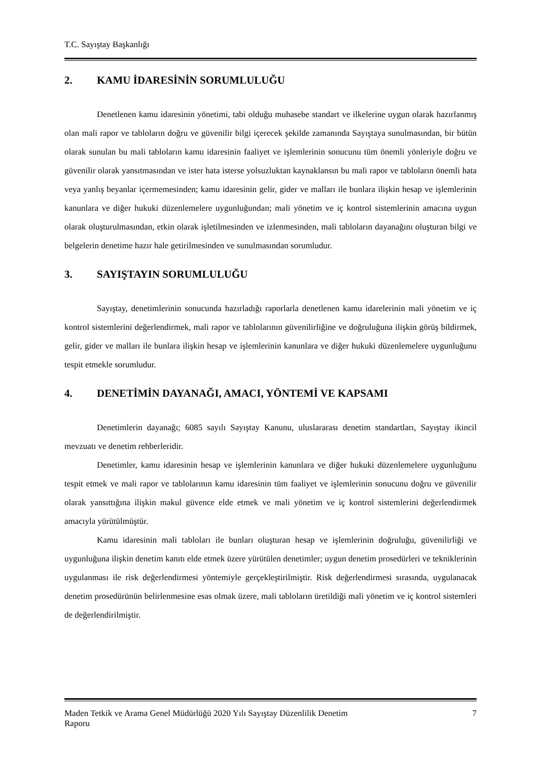T.C. Sayıştay Başkanlığı
2. KAMU İDARESİNİN SORUMLULUĞU
Denetlenen kamu idaresinin yönetimi, tabi olduğu muhasebe standart ve ilkelerine uygun olarak hazırlanmış olan mali rapor ve tabloların doğru ve güvenilir bilgi içerecek şekilde zamanında Sayıştaya sunulmasından, bir bütün olarak sunulan bu mali tabloların kamu idaresinin faaliyet ve işlemlerinin sonucunu tüm önemli yönleriyle doğru ve güvenilir olarak yansıtmasından ve ister hata isterse yolsuzluktan kaynaklansın bu mali rapor ve tabloların önemli hata veya yanlış beyanlar içermemesinden; kamu idaresinin gelir, gider ve malları ile bunlara ilişkin hesap ve işlemlerinin kanunlara ve diğer hukuki düzenlemelere uygunluğundan; mali yönetim ve iç kontrol sistemlerinin amacına uygun olarak oluşturulmasından, etkin olarak işletilmesinden ve izlenmesinden, mali tabloların dayanağını oluşturan bilgi ve belgelerin denetime hazır hale getirilmesinden ve sunulmasından sorumludur.
3. SAYIŞTAYIN SORUMLULUĞU
Sayıştay, denetimlerinin sonucunda hazırladığı raporlarla denetlenen kamu idarelerinin mali yönetim ve iç kontrol sistemlerini değerlendirmek, mali rapor ve tablolarının güvenilirliğine ve doğruluğuna ilişkin görüş bildirmek, gelir, gider ve malları ile bunlara ilişkin hesap ve işlemlerinin kanunlara ve diğer hukuki düzenlemelere uygunluğunu tespit etmekle sorumludur.
4. DENETİMİN DAYANAĞI, AMACI, YÖNTEMİ VE KAPSAMI
Denetimlerin dayanağı; 6085 sayılı Sayıştay Kanunu, uluslararası denetim standartları, Sayıştay ikincil mevzuatı ve denetim rehberleridir.
Denetimler, kamu idaresinin hesap ve işlemlerinin kanunlara ve diğer hukuki düzenlemelere uygunluğunu tespit etmek ve mali rapor ve tablolarının kamu idaresinin tüm faaliyet ve işlemlerinin sonucunu doğru ve güvenilir olarak yansıttığına ilişkin makul güvence elde etmek ve mali yönetim ve iç kontrol sistemlerini değerlendirmek amacıyla yürütülmüştür.
Kamu idaresinin mali tabloları ile bunları oluşturan hesap ve işlemlerinin doğruluğu, güvenilirliği ve uygunluğuna ilişkin denetim kanıtı elde etmek üzere yürütülen denetimler; uygun denetim prosedürleri ve tekniklerinin uygulanması ile risk değerlendirmesi yöntemiyle gerçekleştirilmiştir. Risk değerlendirmesi sırasında, uygulanacak denetim prosedürünün belirlenmesine esas olmak üzere, mali tabloların üretildiği mali yönetim ve iç kontrol sistemleri de değerlendirilmiştir.
Maden Tetkik ve Arama Genel Müdürlüğü 2020 Yılı Sayıştay Düzenlilik Denetim
Raporu
7